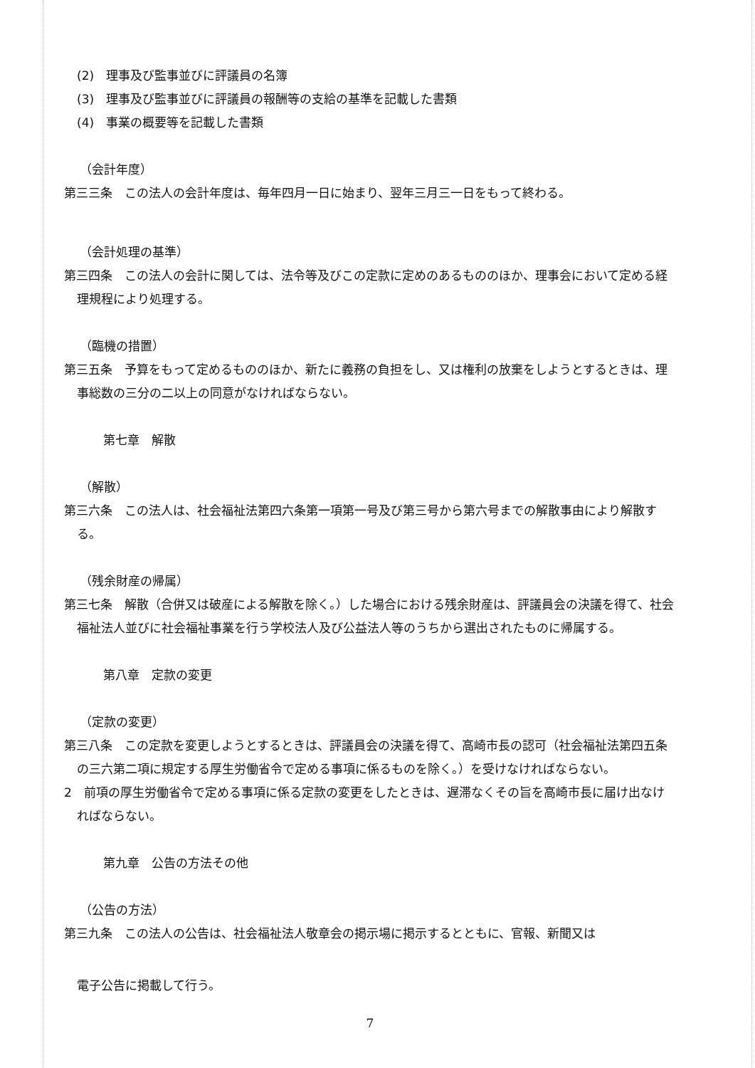(2)　理事及び監事並びに評議員の名簿
(3)　理事及び監事並びに評議員の報酬等の支給の基準を記載した書類
(4)　事業の概要等を記載した書類
（会計年度）
第三三条　この法人の会計年度は、毎年四月一日に始まり、翌年三月三一日をもって終わる。
（会計処理の基準）
第三四条　この法人の会計に関しては、法令等及びこの定款に定めのあるもののほか、理事会において定める経理規程により処理する。
（臨機の措置）
第三五条　予算をもって定めるもののほか、新たに義務の負担をし、又は権利の放棄をしようとするときは、理事総数の三分の二以上の同意がなければならない。
第七章　解散
（解散）
第三六条　この法人は、社会福祉法第四六条第一項第一号及び第三号から第六号までの解散事由により解散する。
（残余財産の帰属）
第三七条　解散（合併又は破産による解散を除く。）した場合における残余財産は、評議員会の決議を得て、社会福祉法人並びに社会福祉事業を行う学校法人及び公益法人等のうちから選出されたものに帰属する。
第八章　定款の変更
（定款の変更）
第三八条　この定款を変更しようとするときは、評議員会の決議を得て、高崎市長の認可（社会福祉法第四五条の三六第二項に規定する厚生労働省令で定める事項に係るものを除く。）を受けなければならない。
2　前項の厚生労働省令で定める事項に係る定款の変更をしたときは、遅滞なくその旨を高崎市長に届け出なければならない。
第九章　公告の方法その他
（公告の方法）
第三九条　この法人の公告は、社会福祉法人敬章会の掲示場に掲示するとともに、官報、新聞又は
電子公告に掲載して行う。
7